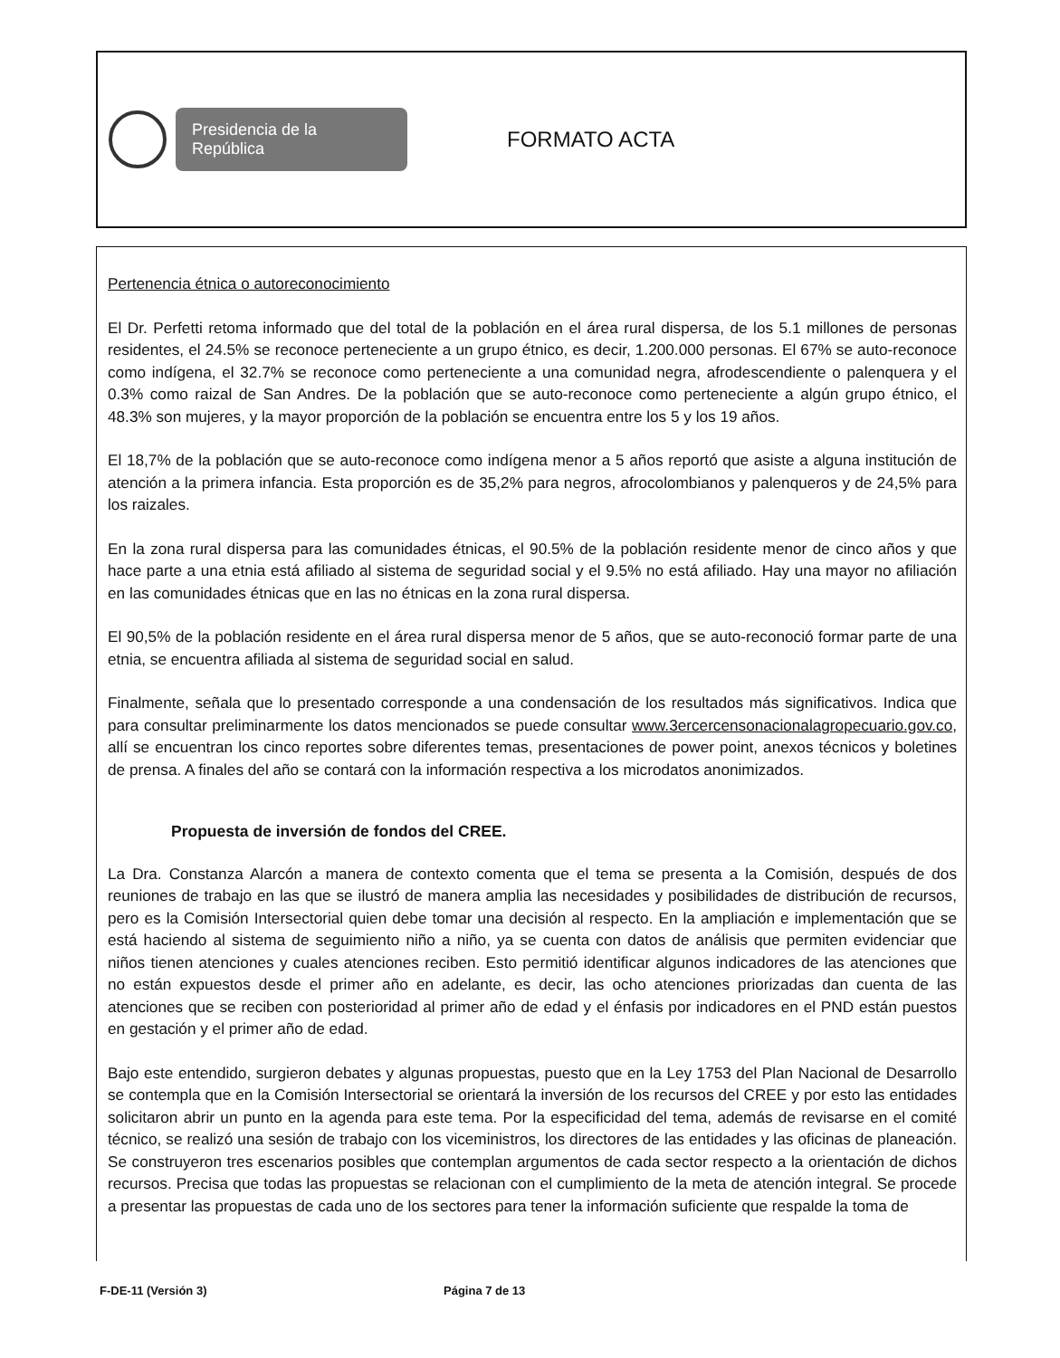Presidencia de la República
FORMATO ACTA
Pertenencia étnica o autoreconocimiento
El Dr. Perfetti retoma informado que del total de la población en el área rural dispersa, de los 5.1 millones de personas residentes, el 24.5% se reconoce perteneciente a un grupo étnico, es decir, 1.200.000 personas. El 67% se auto-reconoce como indígena, el 32.7% se reconoce como perteneciente a una comunidad negra, afrodescendiente o palenquera y el 0.3% como raizal de San Andres. De la población que se auto-reconoce como perteneciente a algún grupo étnico, el 48.3% son mujeres, y la mayor proporción de la población se encuentra entre los 5 y los 19 años.
El 18,7% de la población que se auto-reconoce como indígena menor a 5 años reportó que asiste a alguna institución de atención a la primera infancia. Esta proporción es de 35,2% para negros, afrocolombianos y palenqueros y de 24,5% para los raizales.
En la zona rural dispersa para las comunidades étnicas, el 90.5% de la población residente menor de cinco años y que hace parte a una etnia está afiliado al sistema de seguridad social y el 9.5% no está afiliado. Hay una mayor no afiliación en las comunidades étnicas que en las no étnicas en la zona rural dispersa.
El 90,5% de la población residente en el área rural dispersa menor de 5 años, que se auto-reconoció formar parte de una etnia, se encuentra afiliada al sistema de seguridad social en salud.
Finalmente, señala que lo presentado corresponde a una condensación de los resultados más significativos. Indica que para consultar preliminarmente los datos mencionados se puede consultar www.3ercercensonacionalagropecuario.gov.co, allí se encuentran los cinco reportes sobre diferentes temas, presentaciones de power point, anexos técnicos y boletines de prensa. A finales del año se contará con la información respectiva a los microdatos anonimizados.
Propuesta de inversión de fondos del CREE.
La Dra. Constanza Alarcón a manera de contexto comenta que el tema se presenta a la Comisión, después de dos reuniones de trabajo en las que se ilustró de manera amplia las necesidades y posibilidades de distribución de recursos, pero es la Comisión Intersectorial quien debe tomar una decisión al respecto. En la ampliación e implementación que se está haciendo al sistema de seguimiento niño a niño, ya se cuenta con datos de análisis que permiten evidenciar que niños tienen atenciones y cuales atenciones reciben. Esto permitió identificar algunos indicadores de las atenciones que no están expuestos desde el primer año en adelante, es decir, las ocho atenciones priorizadas dan cuenta de las atenciones que se reciben con posterioridad al primer año de edad y el énfasis por indicadores en el PND están puestos en gestación y el primer año de edad.
Bajo este entendido, surgieron debates y algunas propuestas, puesto que en la Ley 1753 del Plan Nacional de Desarrollo se contempla que en la Comisión Intersectorial se orientará la inversión de los recursos del CREE y por esto las entidades solicitaron abrir un punto en la agenda para este tema. Por la especificidad del tema, además de revisarse en el comité técnico, se realizó una sesión de trabajo con los viceministros, los directores de las entidades y las oficinas de planeación. Se construyeron tres escenarios posibles que contemplan argumentos de cada sector respecto a la orientación de dichos recursos. Precisa que todas las propuestas se relacionan con el cumplimiento de la meta de atención integral. Se procede a presentar las propuestas de cada uno de los sectores para tener la información suficiente que respalde la toma de
F-DE-11 (Versión 3) Página 7 de 13